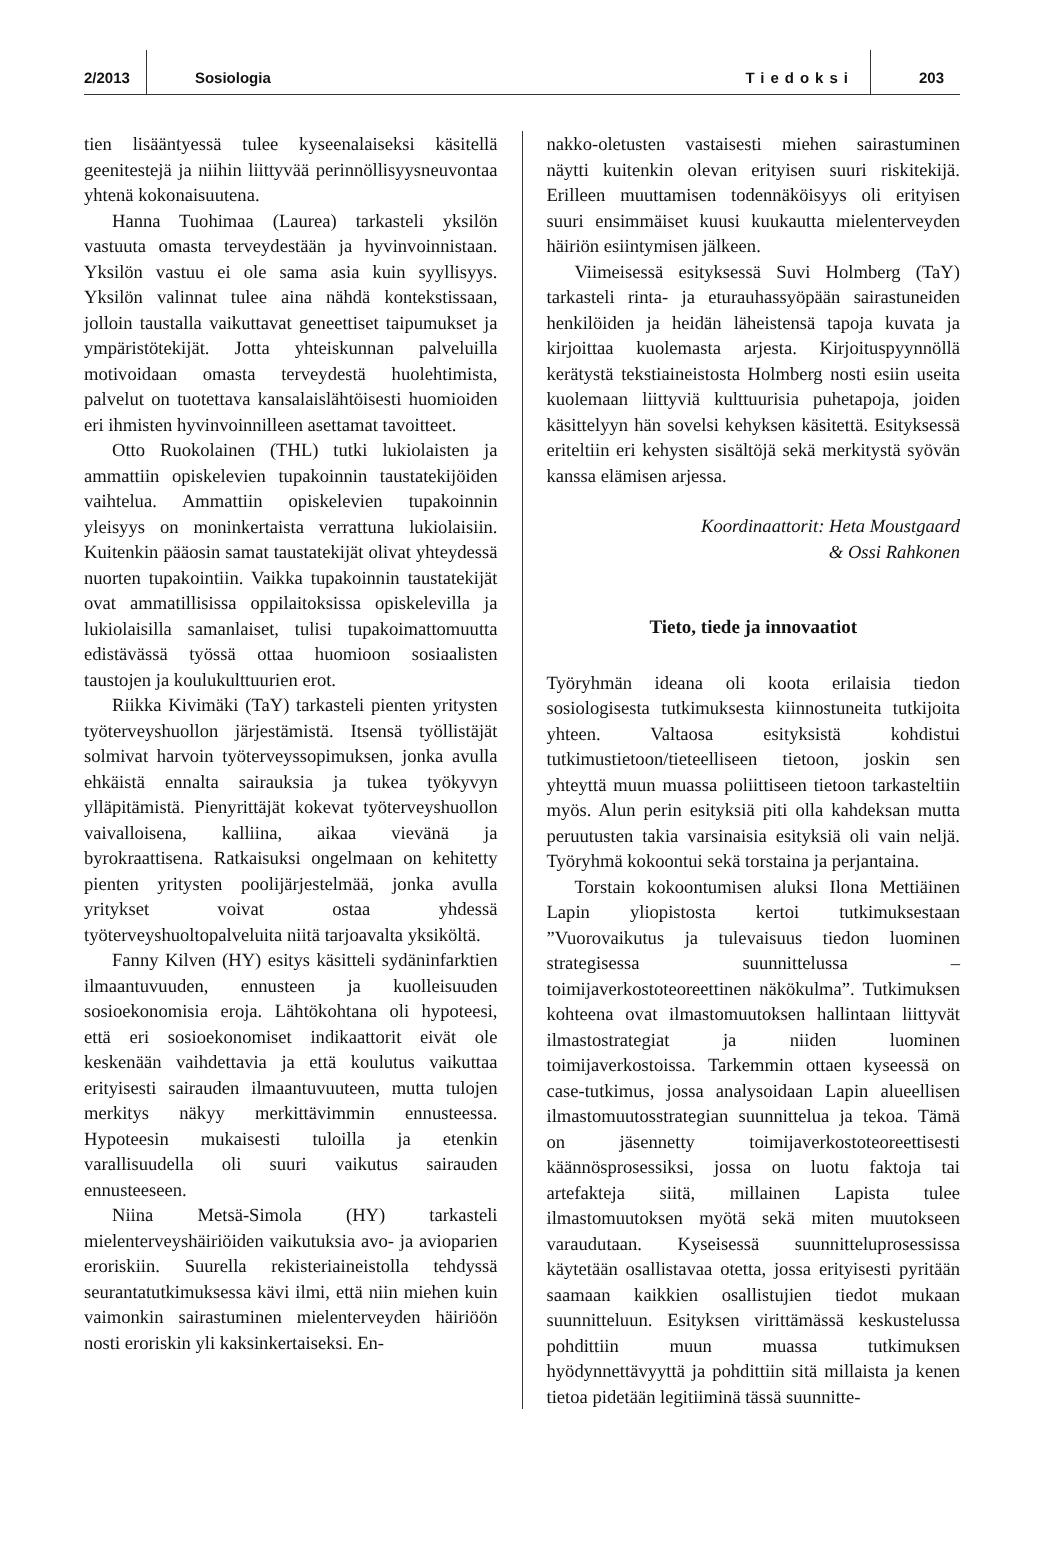2/2013 Sosiologia Tiedoksi 203
tien lisääntyessä tulee kyseenalaiseksi käsitellä geenitestejä ja niihin liittyvää perinnöllisyysneuvontaa yhtenä kokonaisuutena.
Hanna Tuohimaa (Laurea) tarkasteli yksilön vastuuta omasta terveydestään ja hyvinvoinnistaan. Yksilön vastuu ei ole sama asia kuin syyllisyys. Yksilön valinnat tulee aina nähdä kontekstissaan, jolloin taustalla vaikuttavat geneettiset taipumukset ja ympäristötekijät. Jotta yhteiskunnan palveluilla motivoidaan omasta terveydestä huolehtimista, palvelut on tuotettava kansalaislähtöisesti huomioiden eri ihmisten hyvinvoinnilleen asettamat tavoitteet.
Otto Ruokolainen (THL) tutki lukiolaisten ja ammattiin opiskelevien tupakoinnin taustatekijöiden vaihtelua. Ammattiin opiskelevien tupakoinnin yleisyys on moninkertaista verrattuna lukiolaisiin. Kuitenkin pääosin samat taustatekijät olivat yhteydessä nuorten tupakointiin. Vaikka tupakoinnin taustatekijät ovat ammatillisissa oppilaitoksissa opiskelevilla ja lukiolaisilla samanlaiset, tulisi tupakoimattomuutta edistävässä työssä ottaa huomioon sosiaalisten taustojen ja koulukulttuurien erot.
Riikka Kivimäki (TaY) tarkasteli pienten yritysten työterveyshuollon järjestämistä. Itsensä työllistäjät solmivat harvoin työterveyssopimuksen, jonka avulla ehkäistä ennalta sairauksia ja tukea työkyvyn ylläpitämistä. Pienyrittäjät kokevat työterveyshuollon vaivalloisena, kalliina, aikaa vievänä ja byrokraattisena. Ratkaisuksi ongelmaan on kehitetty pienten yritysten poolijärjestelmää, jonka avulla yritykset voivat ostaa yhdessä työterveyshuoltopalveluita niitä tarjoavalta yksiköltä.
Fanny Kilven (HY) esitys käsitteli sydäninfarktien ilmaantuvuuden, ennusteen ja kuolleisuuden sosioekonomisia eroja. Lähtökohtana oli hypoteesi, että eri sosioekonomiset indikaattorit eivät ole keskenään vaihdettavia ja että koulutus vaikuttaa erityisesti sairauden ilmaantuvuuteen, mutta tulojen merkitys näkyy merkittävimmin ennusteessa. Hypoteesin mukaisesti tuloilla ja etenkin varallisuudella oli suuri vaikutus sairauden ennusteeseen.
Niina Metsä-Simola (HY) tarkasteli mielenterveyshäiriöiden vaikutuksia avo- ja avioparien eroriskiin. Suurella rekisteriaineistolla tehdyssä seurantatutkimuksessa kävi ilmi, että niin miehen kuin vaimonkin sairastuminen mielenterveyden häiriöön nosti eroriskin yli kaksinkertaiseksi. En-
nakko-oletusten vastaisesti miehen sairastuminen näytti kuitenkin olevan erityisen suuri riskitekijä. Erilleen muuttamisen todennäköisyys oli erityisen suuri ensimmäiset kuusi kuukautta mielenterveyden häiriön esiintymisen jälkeen.
Viimeisessä esityksessä Suvi Holmberg (TaY) tarkasteli rinta- ja eturauhassyöpään sairastuneiden henkilöiden ja heidän läheistensä tapoja kuvata ja kirjoittaa kuolemasta arjesta. Kirjoituspyynnöllä kerätystä tekstiaineistosta Holmberg nosti esiin useita kuolemaan liittyviä kulttuurisia puhetapoja, joiden käsittelyyn hän sovelsi kehyksen käsitettä. Esityksessä eriteltiin eri kehysten sisältöjä sekä merkitystä syövän kanssa elämisen arjessa.
Koordinaattorit: Heta Moustgaard
& Ossi Rahkonen
Tieto, tiede ja innovaatiot
Työryhmän ideana oli koota erilaisia tiedon sosiologisesta tutkimuksesta kiinnostuneita tutkijoita yhteen. Valtaosa esityksistä kohdistui tutkimustietoon/tieteelliseen tietoon, joskin sen yhteyttä muun muassa poliittiseen tietoon tarkasteltiin myös. Alun perin esityksiä piti olla kahdeksan mutta peruutusten takia varsinaisia esityksiä oli vain neljä. Työryhmä kokoontui sekä torstaina ja perjantaina.
Torstain kokoontumisen aluksi Ilona Mettiäinen Lapin yliopistosta kertoi tutkimuksestaan ”Vuorovaikutus ja tulevaisuus tiedon luominen strategisessa suunnittelussa – toimijaverkostoteoreettinen näkökulma”. Tutkimuksen kohteena ovat ilmastomuutoksen hallintaan liittyvät ilmastostrategiat ja niiden luominen toimijaverkostoissa. Tarkemmin ottaen kyseessä on case-tutkimus, jossa analysoidaan Lapin alueellisen ilmastomuutosstrategian suunnittelua ja tekoa. Tämä on jäsennetty toimijaverkostoteoreettisesti käännösprosessiksi, jossa on luotu faktoja tai artefakteja siitä, millainen Lapista tulee ilmastomuutoksen myötä sekä miten muutokseen varaudutaan. Kyseisessä suunnitteluprosessissa käytetään osallistavaa otetta, jossa erityisesti pyritään saamaan kaikkien osallistujien tiedot mukaan suunnitteluun. Esityksen virittämässä keskustelussa pohdittiin muun muassa tutkimuksen hyödynnettävyyttä ja pohdittiin sitä millaista ja kenen tietoa pidetään legitiiminä tässä suunnitte-